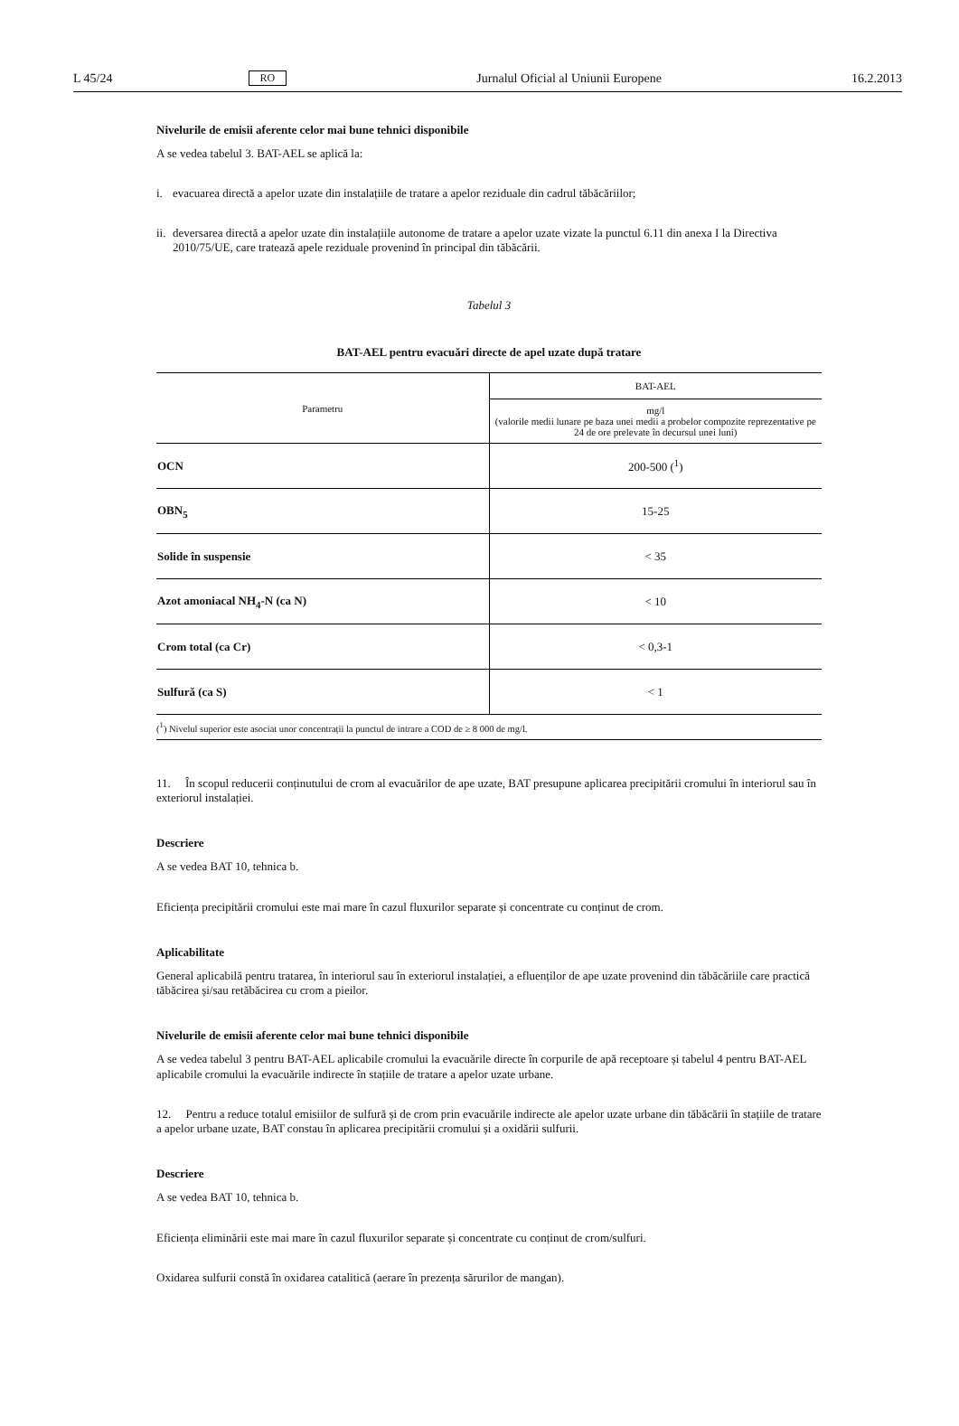L 45/24 RO Jurnalul Oficial al Uniunii Europene 16.2.2013
Nivelurile de emisii aferente celor mai bune tehnici disponibile
A se vedea tabelul 3. BAT-AEL se aplică la:
i. evacuarea directă a apelor uzate din instalațiile de tratare a apelor reziduale din cadrul tăbăcăriilor;
ii. deversarea directă a apelor uzate din instalațiile autonome de tratare a apelor uzate vizate la punctul 6.11 din anexa I la Directiva 2010/75/UE, care tratează apele reziduale provenind în principal din tăbăcării.
Tabelul 3
BAT-AEL pentru evacuări directe de apel uzate după tratare
| Parametru | BAT-AEL |
| --- | --- |
| | mg/l (valorile medii lunare pe baza unei medii a probelor compozite reprezentative pe 24 de ore prelevate în decursul unei luni) |
| OCN | 200-500 (<sup>1</sup>) |
| OBN<sub>5</sub> | 15-25 |
| Solide în suspensie | < 35 |
| Azot amoniacal NH<sub>4</sub>-N (ca N) | < 10 |
| Crom total (ca Cr) | < 0,3-1 |
| Sulfură (ca S) | < 1 |
| (<sup>1</sup>) Nivelul superior este asociat unor concentrații la punctul de intrare a COD de ≥ 8 000 de mg/l. | |
11. În scopul reducerii conținutului de crom al evacuărilor de ape uzate, BAT presupune aplicarea precipitării cromului în interiorul sau în exteriorul instalației.
Descriere
A se vedea BAT 10, tehnica b.
Eficiența precipitării cromului este mai mare în cazul fluxurilor separate și concentrate cu conținut de crom.
Aplicabilitate
General aplicabilă pentru tratarea, în interiorul sau în exteriorul instalației, a efluenților de ape uzate provenind din tăbăcăriile care practică tăbăcirea și/sau retăbăcirea cu crom a pieilor.
Nivelurile de emisii aferente celor mai bune tehnici disponibile
A se vedea tabelul 3 pentru BAT-AEL aplicabile cromului la evacuările directe în corpurile de apă receptoare și tabelul 4 pentru BAT-AEL aplicabile cromului la evacuările indirecte în stațiile de tratare a apelor uzate urbane.
12. Pentru a reduce totalul emisiilor de sulfură și de crom prin evacuările indirecte ale apelor uzate urbane din tăbăcării în stațiile de tratare a apelor urbane uzate, BAT constau în aplicarea precipitării cromului și a oxidării sulfurii.
Descriere
A se vedea BAT 10, tehnica b.
Eficiența eliminării este mai mare în cazul fluxurilor separate și concentrate cu conținut de crom/sulfuri.
Oxidarea sulfurii constă în oxidarea catalitică (aerare în prezența sărurilor de mangan).